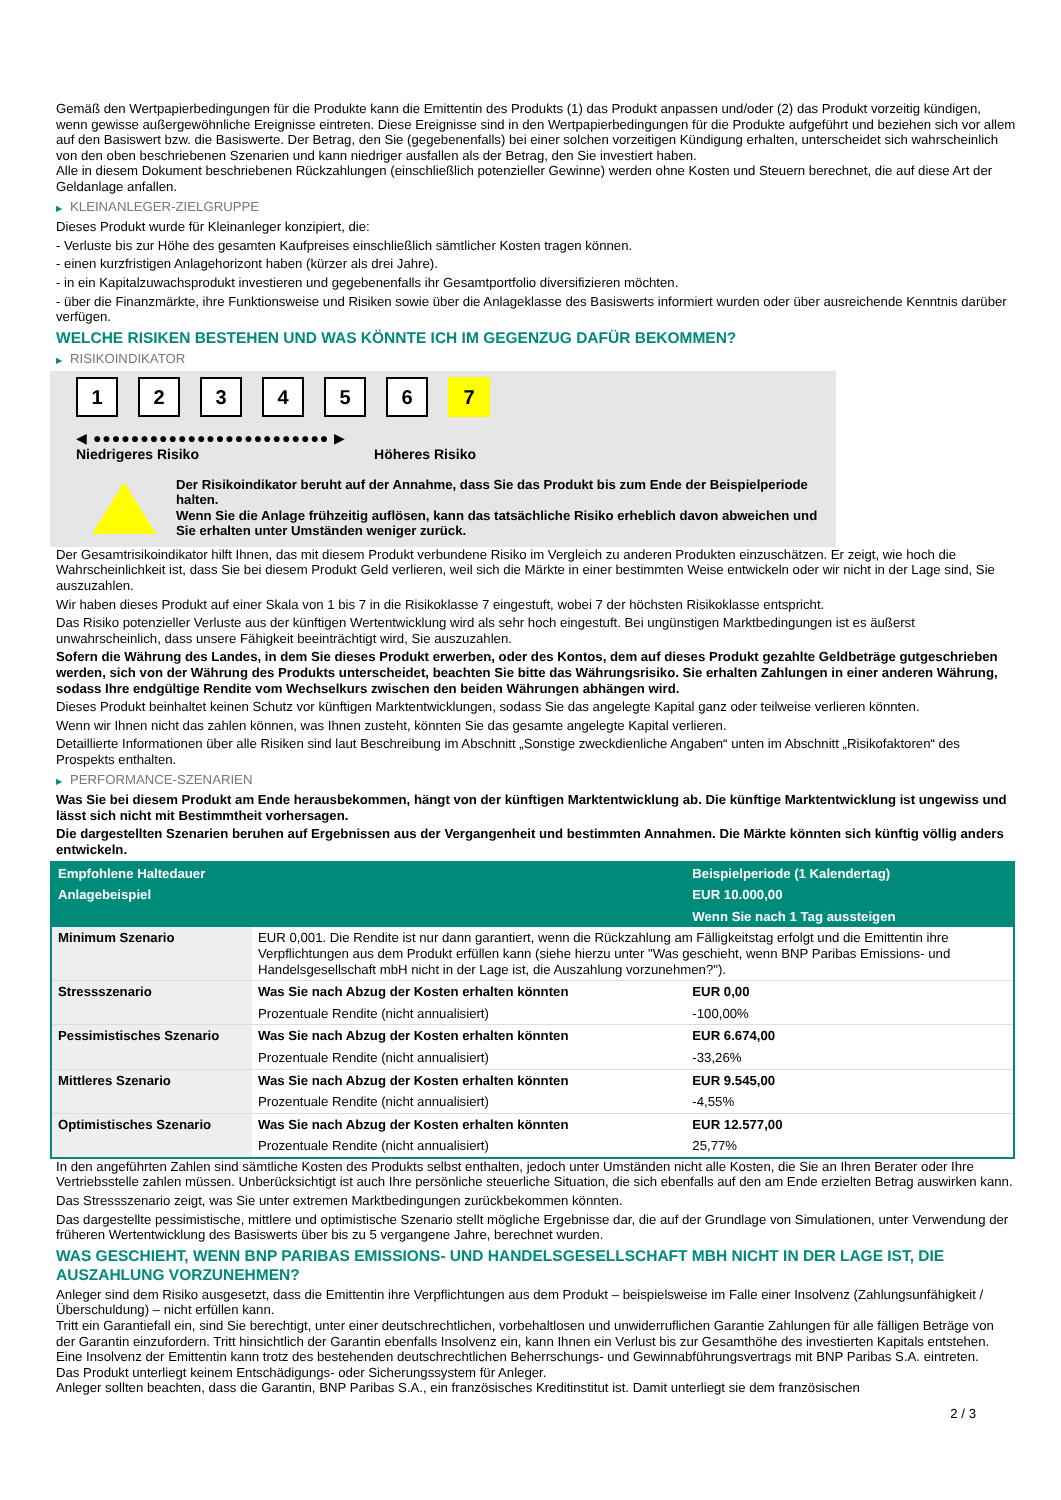Gemäß den Wertpapierbedingungen für die Produkte kann die Emittentin des Produkts (1) das Produkt anpassen und/oder (2) das Produkt vorzeitig kündigen, wenn gewisse außergewöhnliche Ereignisse eintreten. Diese Ereignisse sind in den Wertpapierbedingungen für die Produkte aufgeführt und beziehen sich vor allem auf den Basiswert bzw. die Basiswerte. Der Betrag, den Sie (gegebenenfalls) bei einer solchen vorzeitigen Kündigung erhalten, unterscheidet sich wahrscheinlich von den oben beschriebenen Szenarien und kann niedriger ausfallen als der Betrag, den Sie investiert haben.
Alle in diesem Dokument beschriebenen Rückzahlungen (einschließlich potenzieller Gewinne) werden ohne Kosten und Steuern berechnet, die auf diese Art der Geldanlage anfallen.
▶ KLEINANLEGER-ZIELGRUPPE
Dieses Produkt wurde für Kleinanleger konzipiert, die:
- Verluste bis zur Höhe des gesamten Kaufpreises einschließlich sämtlicher Kosten tragen können.
- einen kurzfristigen Anlagehorizont haben (kürzer als drei Jahre).
- in ein Kapitalzuwachsprodukt investieren und gegebenenfalls ihr Gesamtportfolio diversifizieren möchten.
- über die Finanzmärkte, ihre Funktionsweise und Risiken sowie über die Anlageklasse des Basiswerts informiert wurden oder über ausreichende Kenntnis darüber verfügen.
WELCHE RISIKEN BESTEHEN UND WAS KÖNNTE ICH IM GEGENZUG DAFÜR BEKOMMEN?
▶ RISIKOINDIKATOR
1 2 3 4 5 6 7
◀ ●●●●●●●●●●●●●●●●●●●●●●●●● ▶
Niedrigeres Risiko Höheres Risiko
Der Risikoindikator beruht auf der Annahme, dass Sie das Produkt bis zum Ende der Beispielperiode halten.
Wenn Sie die Anlage frühzeitig auflösen, kann das tatsächliche Risiko erheblich davon abweichen und Sie erhalten unter Umständen weniger zurück.
Der Gesamtrisikoindikator hilft Ihnen, das mit diesem Produkt verbundene Risiko im Vergleich zu anderen Produkten einzuschätzen. Er zeigt, wie hoch die Wahrscheinlichkeit ist, dass Sie bei diesem Produkt Geld verlieren, weil sich die Märkte in einer bestimmten Weise entwickeln oder wir nicht in der Lage sind, Sie auszuzahlen.
Wir haben dieses Produkt auf einer Skala von 1 bis 7 in die Risikoklasse 7 eingestuft, wobei 7 der höchsten Risikoklasse entspricht.
Das Risiko potenzieller Verluste aus der künftigen Wertentwicklung wird als sehr hoch eingestuft. Bei ungünstigen Marktbedingungen ist es äußerst unwahrscheinlich, dass unsere Fähigkeit beeinträchtigt wird, Sie auszuzahlen.
Sofern die Währung des Landes, in dem Sie dieses Produkt erwerben, oder des Kontos, dem auf dieses Produkt gezahlte Geldbeträge gutgeschrieben werden, sich von der Währung des Produkts unterscheidet, beachten Sie bitte das Währungsrisiko. Sie erhalten Zahlungen in einer anderen Währung, sodass Ihre endgültige Rendite vom Wechselkurs zwischen den beiden Währungen abhängen wird.
Dieses Produkt beinhaltet keinen Schutz vor künftigen Marktentwicklungen, sodass Sie das angelegte Kapital ganz oder teilweise verlieren könnten.
Wenn wir Ihnen nicht das zahlen können, was Ihnen zusteht, könnten Sie das gesamte angelegte Kapital verlieren.
Detaillierte Informationen über alle Risiken sind laut Beschreibung im Abschnitt „Sonstige zweckdienliche Angaben“ unten im Abschnitt „Risikofaktoren“ des Prospekts enthalten.
▶ PERFORMANCE-SZENARIEN
Was Sie bei diesem Produkt am Ende herausbekommen, hängt von der künftigen Marktentwicklung ab. Die künftige Marktentwicklung ist ungewiss und lässt sich nicht mit Bestimmtheit vorhersagen.
Die dargestellten Szenarien beruhen auf Ergebnissen aus der Vergangenheit und bestimmten Annahmen. Die Märkte könnten sich künftig völlig anders entwickeln.
| Empfohlene Haltedauer | | Beispielperiode (1 Kalendertag) |
| --- | --- | --- |
| Anlagebeispiel | | EUR 10.000,00 |
| | | Wenn Sie nach 1 Tag aussteigen |
| Minimum Szenario | EUR 0,001. Die Rendite ist nur dann garantiert, wenn die Rückzahlung am Fälligkeitstag erfolgt und die Emittentin ihre Verpflichtungen aus dem Produkt erfüllen kann (siehe hierzu unter "Was geschieht, wenn BNP Paribas Emissions- und Handelsgesellschaft mbH nicht in der Lage ist, die Auszahlung vorzunehmen?"). | |
| Stressszenario | Was Sie nach Abzug der Kosten erhalten könnten | EUR 0,00 |
| | Prozentuale Rendite (nicht annualisiert) | -100,00% |
| Pessimistisches Szenario | Was Sie nach Abzug der Kosten erhalten könnten | EUR 6.674,00 |
| | Prozentuale Rendite (nicht annualisiert) | -33,26% |
| Mittleres Szenario | Was Sie nach Abzug der Kosten erhalten könnten | EUR 9.545,00 |
| | Prozentuale Rendite (nicht annualisiert) | -4,55% |
| Optimistisches Szenario | Was Sie nach Abzug der Kosten erhalten könnten | EUR 12.577,00 |
| | Prozentuale Rendite (nicht annualisiert) | 25,77% |
In den angeführten Zahlen sind sämtliche Kosten des Produkts selbst enthalten, jedoch unter Umständen nicht alle Kosten, die Sie an Ihren Berater oder Ihre Vertriebsstelle zahlen müssen. Unberücksichtigt ist auch Ihre persönliche steuerliche Situation, die sich ebenfalls auf den am Ende erzielten Betrag auswirken kann.
Das Stressszenario zeigt, was Sie unter extremen Marktbedingungen zurückbekommen könnten.
Das dargestellte pessimistische, mittlere und optimistische Szenario stellt mögliche Ergebnisse dar, die auf der Grundlage von Simulationen, unter Verwendung der früheren Wertentwicklung des Basiswerts über bis zu 5 vergangene Jahre, berechnet wurden.
WAS GESCHIEHT, WENN BNP PARIBAS EMISSIONS- UND HANDELSGESELLSCHAFT MBH NICHT IN DER LAGE IST, DIE AUSZAHLUNG VORZUNEHMEN?
Anleger sind dem Risiko ausgesetzt, dass die Emittentin ihre Verpflichtungen aus dem Produkt – beispielsweise im Falle einer Insolvenz (Zahlungsunfähigkeit / Überschuldung) – nicht erfüllen kann.
Tritt ein Garantiefall ein, sind Sie berechtigt, unter einer deutschrechtlichen, vorbehaltlosen und unwiderruflichen Garantie Zahlungen für alle fälligen Beträge von der Garantin einzufordern. Tritt hinsichtlich der Garantin ebenfalls Insolvenz ein, kann Ihnen ein Verlust bis zur Gesamthöhe des investierten Kapitals entstehen. Eine Insolvenz der Emittentin kann trotz des bestehenden deutschrechtlichen Beherrschungs- und Gewinnabführungsvertrags mit BNP Paribas S.A. eintreten.
Das Produkt unterliegt keinem Entschädigungs- oder Sicherungssystem für Anleger.
Anleger sollten beachten, dass die Garantin, BNP Paribas S.A., ein französisches Kreditinstitut ist. Damit unterliegt sie dem französischen
2 / 3